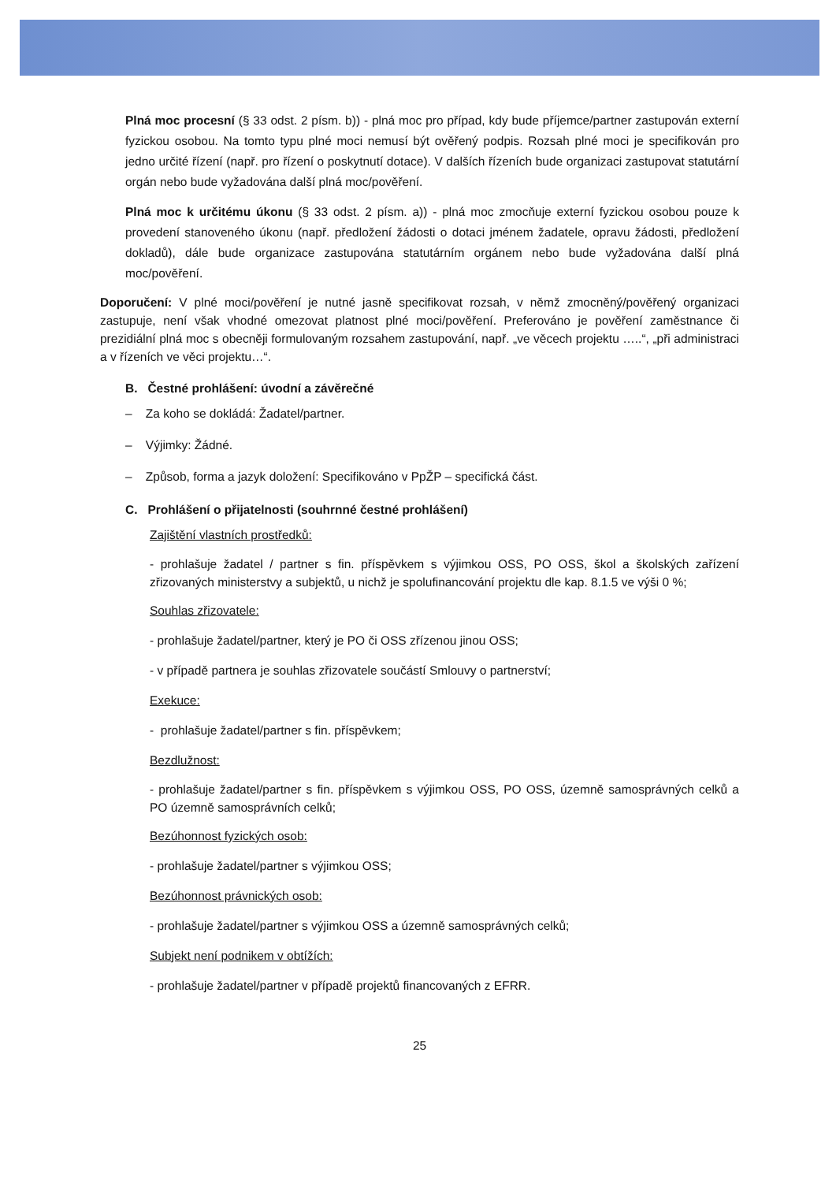Plná moc procesní (§ 33 odst. 2 písm. b)) - plná moc pro případ, kdy bude příjemce/partner zastupován externí fyzickou osobou. Na tomto typu plné moci nemusí být ověřený podpis. Rozsah plné moci je specifikován pro jedno určité řízení (např. pro řízení o poskytnutí dotace). V dalších řízeních bude organizaci zastupovat statutární orgán nebo bude vyžadována další plná moc/pověření.
Plná moc k určitému úkonu (§ 33 odst. 2 písm. a)) - plná moc zmocňuje externí fyzickou osobou pouze k provedení stanoveného úkonu (např. předložení žádosti o dotaci jménem žadatele, opravu žádosti, předložení dokladů), dále bude organizace zastupována statutárním orgánem nebo bude vyžadována další plná moc/pověření.
Doporučení: V plné moci/pověření je nutné jasně specifikovat rozsah, v němž zmocněný/pověřený organizaci zastupuje, není však vhodné omezovat platnost plné moci/pověření. Preferováno je pověření zaměstnance či prezidiální plná moc s obecněji formulovaným rozsahem zastupování, např. „ve věcech projektu …..“, „při administraci a v řízeních ve věci projektu…“.
B. Čestné prohlášení: úvodní a závěrečné
– Za koho se dokládá: Žadatel/partner.
– Výjimky: Žádné.
– Způsob, forma a jazyk doložení: Specifikováno v PpŽP – specifická část.
C. Prohlášení o přijatelnosti (souhrnné čestné prohlášení)
Zajištění vlastních prostředků:
- prohlašuje žadatel / partner s fin. příspěvkem s výjimkou OSS, PO OSS, škol a školských zařízení zřizovaných ministerstvy a subjektů, u nichž je spolufinancování projektu dle kap. 8.1.5 ve výši 0 %;
Souhlas zřizovatele:
- prohlašuje žadatel/partner, který je PO či OSS zřízenou jinou OSS;
- v případě partnera je souhlas zřizovatele součástí Smlouvy o partnerství;
Exekuce:
- prohlašuje žadatel/partner s fin. příspěvkem;
Bezdlužnost:
- prohlašuje žadatel/partner s fin. příspěvkem s výjimkou OSS, PO OSS, územně samosprávných celků a PO územně samosprávních celků;
Bezúhonnost fyzických osob:
- prohlašuje žadatel/partner s výjimkou OSS;
Bezúhonnost právnických osob:
- prohlašuje žadatel/partner s výjimkou OSS a územně samosprávných celků;
Subjekt není podnikem v obtížích:
- prohlašuje žadatel/partner v případě projektů financovaných z EFRR.
25